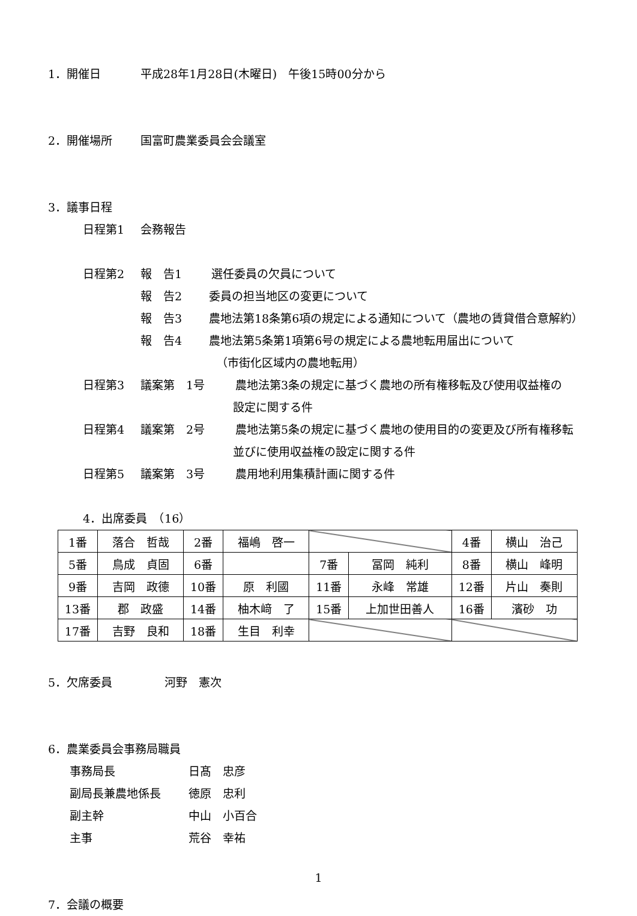1．開催日 平成28年1月28日(木曜日)　午後15時00分から
2．開催場所 国富町農業委員会会議室
3．議事日程
日程第1 会務報告
日程第2 報　告1 選任委員の欠員について
報　告2 委員の担当地区の変更について
報　告3 農地法第18条第6項の規定による通知について（農地の賃貸借合意解約）
報　告4 農地法第5条第1項第6号の規定による農地転用届出について
（市街化区域内の農地転用）
日程第3 議案第　1号 農地法第3条の規定に基づく農地の所有権移転及び使用収益権の
設定に関する件
日程第4 議案第　2号 農地法第5条の規定に基づく農地の使用目的の変更及び所有権移転
並びに使用収益権の設定に関する件
日程第5 議案第　3号 農用地利用集積計画に関する件
4．出席委員　（16）
| 1番 | 落合 哲哉 | 2番 | 福嶋 啓一 | | | 4番 | 横山 治己 |
| 5番 | 鳥成 貞固 | 6番 | | 7番 | 冨岡 純利 | 8番 | 横山 峰明 |
| 9番 | 吉岡 政德 | 10番 | 原 利國 | 11番 | 永峰 常雄 | 12番 | 片山 奏則 |
| 13番 | 郡 政盛 | 14番 | 柚木﨑 了 | 15番 | 上加世田善人 | 16番 | 濱砂 功 |
| 17番 | 吉野 良和 | 18番 | 生目 利幸 | | | | |
5．欠席委員 河野　憲次
6．農業委員会事務局職員
事務局長 日髙　忠彦
副局長兼農地係長 徳原　忠利
副主幹 中山　小百合
主事 荒谷　幸祐
7．会議の概要
1